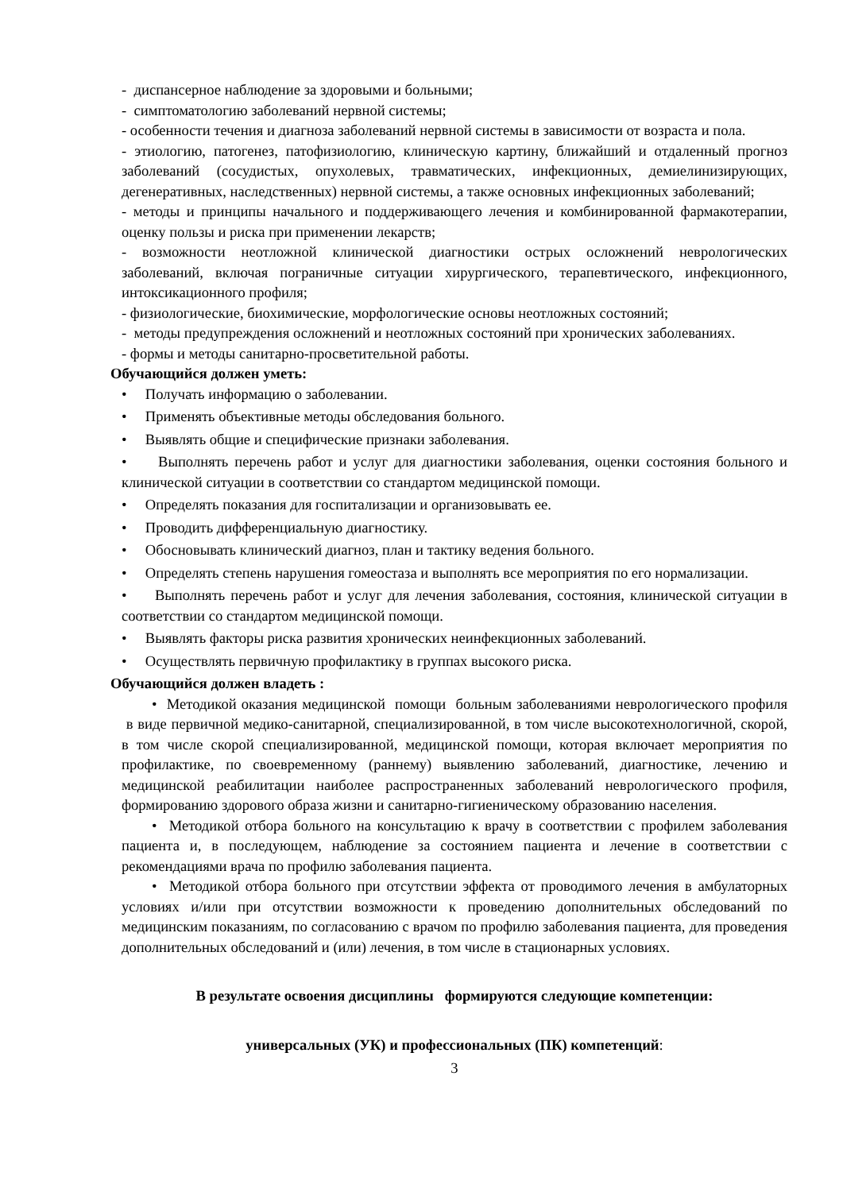- диспансерное наблюдение за здоровыми и больными;
- симптоматологию заболеваний нервной системы;
- особенности течения и диагноза заболеваний нервной системы в зависимости от возраста и пола.
- этиологию, патогенез, патофизиологию, клиническую картину, ближайший и отдаленный прогноз заболеваний (сосудистых, опухолевых, травматических, инфекционных, демиелинизирующих, дегенеративных, наследственных) нервной системы, а также основных инфекционных заболеваний;
- методы и принципы начального и поддерживающего лечения и комбинированной фармакотерапии, оценку пользы и риска при применении лекарств;
- возможности неотложной клинической диагностики острых осложнений неврологических заболеваний, включая пограничные ситуации хирургического, терапевтического, инфекционного, интоксикационного профиля;
- физиологические, биохимические, морфологические основы неотложных состояний;
- методы предупреждения осложнений и неотложных состояний при хронических заболеваниях.
- формы и методы санитарно-просветительной работы.
Обучающийся должен уметь:
• Получать информацию о заболевании.
• Применять объективные методы обследования больного.
• Выявлять общие и специфические признаки заболевания.
• Выполнять перечень работ и услуг для диагностики заболевания, оценки состояния больного и клинической ситуации в соответствии со стандартом медицинской помощи.
• Определять показания для госпитализации и организовывать ее.
• Проводить дифференциальную диагностику.
• Обосновывать клинический диагноз, план и тактику ведения больного.
• Определять степень нарушения гомеостаза и выполнять все мероприятия по его нормализации.
• Выполнять перечень работ и услуг для лечения заболевания, состояния, клинической ситуации в соответствии со стандартом медицинской помощи.
• Выявлять факторы риска развития хронических неинфекционных заболеваний.
• Осуществлять первичную профилактику в группах высокого риска.
Обучающийся должен владеть :
• Методикой оказания медицинской помощи больным заболеваниями неврологического профиля в виде первичной медико-санитарной, специализированной, в том числе высокотехнологичной, скорой, в том числе скорой специализированной, медицинской помощи, которая включает мероприятия по профилактике, по своевременному (раннему) выявлению заболеваний, диагностике, лечению и медицинской реабилитации наиболее распространенных заболеваний неврологического профиля, формированию здорового образа жизни и санитарно-гигиеническому образованию населения.
• Методикой отбора больного на консультацию к врачу в соответствии с профилем заболевания пациента и, в последующем, наблюдение за состоянием пациента и лечение в соответствии с рекомендациями врача по профилю заболевания пациента.
• Методикой отбора больного при отсутствии эффекта от проводимого лечения в амбулаторных условиях и/или при отсутствии возможности к проведению дополнительных обследований по медицинским показаниям, по согласованию с врачом по профилю заболевания пациента, для проведения дополнительных обследований и (или) лечения, в том числе в стационарных условиях.
В результате освоения дисциплины формируются следующие компетенции:
универсальных (УК) и профессиональных (ПК) компетенций:
3